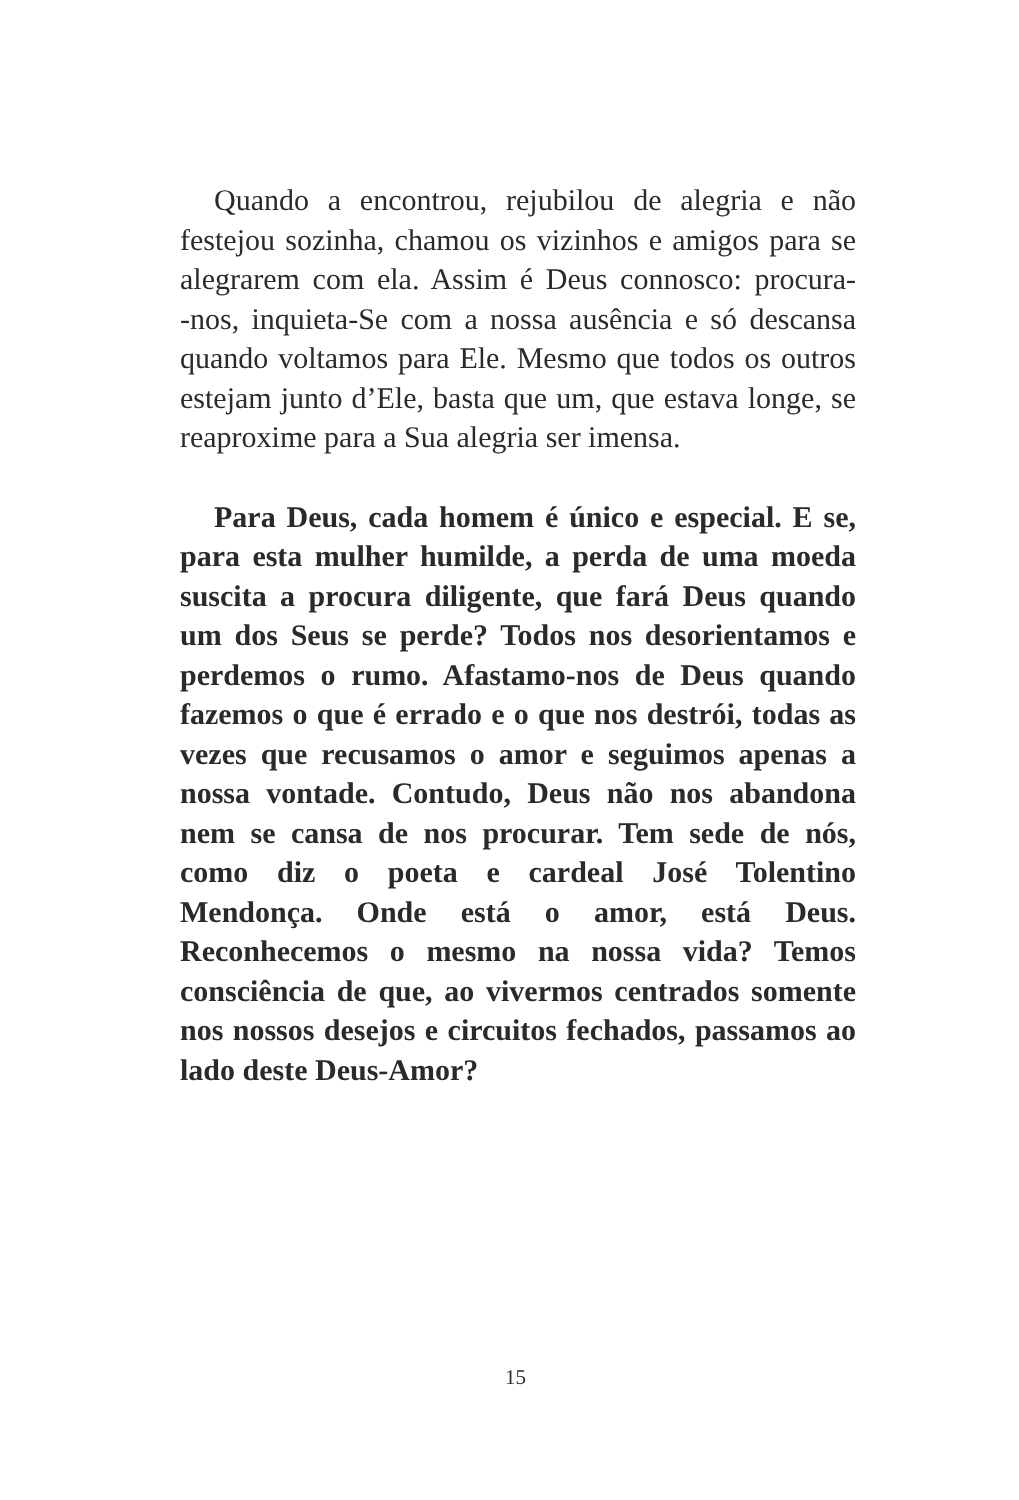Quando a encontrou, rejubilou de alegria e não festejou sozinha, chamou os vizinhos e amigos para se alegrarem com ela. Assim é Deus connosco: procura-‑nos, inquieta-Se com a nossa ausência e só descansa quando voltamos para Ele. Mesmo que todos os outros estejam junto d’Ele, basta que um, que estava longe, se reaproxime para a Sua alegria ser imensa.
Para Deus, cada homem é único e especial. E se, para esta mulher humilde, a perda de uma moeda suscita a procura diligente, que fará Deus quando um dos Seus se perde? Todos nos desorientamos e perdemos o rumo. Afastamo-nos de Deus quando fazemos o que é errado e o que nos destrói, todas as vezes que recusamos o amor e seguimos apenas a nossa vontade. Contudo, Deus não nos abandona nem se cansa de nos procurar. Tem sede de nós, como diz o poeta e cardeal José Tolentino Mendonça. Onde está o amor, está Deus. Reconhecemos o mesmo na nossa vida? Temos consciência de que, ao vivermos centrados somente nos nossos desejos e circuitos fechados, passamos ao lado deste Deus-Amor?
15